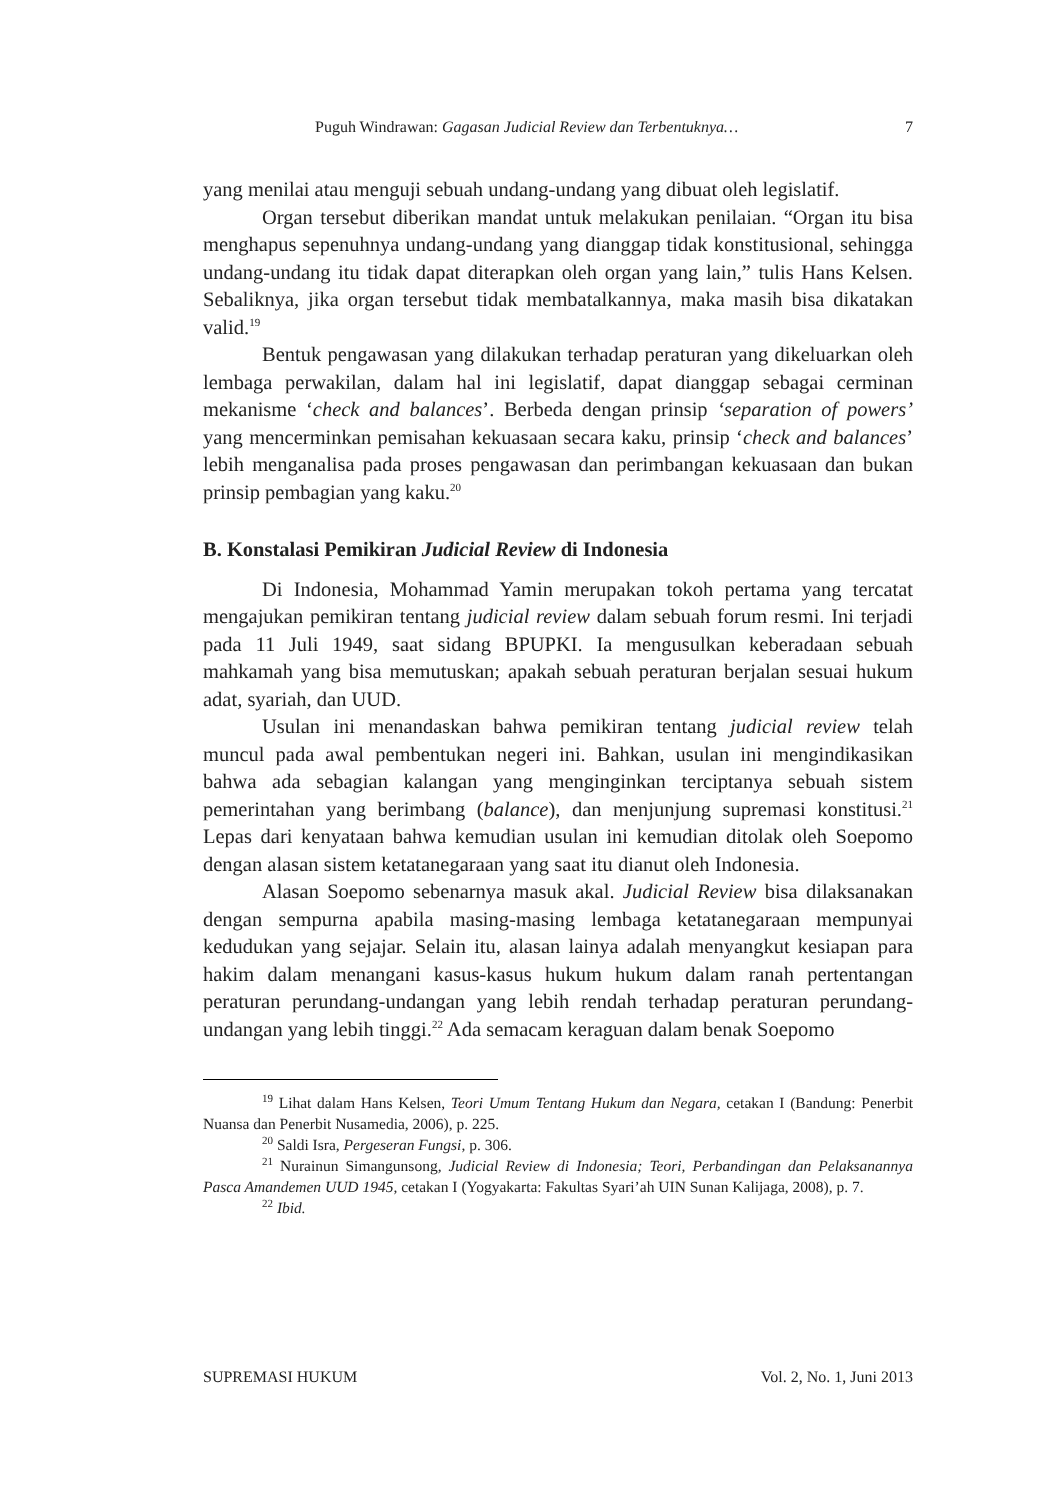Puguh Windrawan: Gagasan Judicial Review dan Terbentuknya… 7
yang menilai atau menguji sebuah undang-undang yang dibuat oleh legislatif.
Organ tersebut diberikan mandat untuk melakukan penilaian. “Organ itu bisa menghapus sepenuhnya undang-undang yang dianggap tidak konstitusional, sehingga undang-undang itu tidak dapat diterapkan oleh organ yang lain,” tulis Hans Kelsen. Sebaliknya, jika organ tersebut tidak membatalkannya, maka masih bisa dikatakan valid.<sup>19</sup>
Bentuk pengawasan yang dilakukan terhadap peraturan yang dikeluarkan oleh lembaga perwakilan, dalam hal ini legislatif, dapat dianggap sebagai cerminan mekanisme ‘check and balances’. Berbeda dengan prinsip ‘separation of powers’ yang mencerminkan pemisahan kekuasaan secara kaku, prinsip ‘check and balances’ lebih menganalisa pada proses pengawasan dan perimbangan kekuasaan dan bukan prinsip pembagian yang kaku.<sup>20</sup>
B. Konstalasi Pemikiran Judicial Review di Indonesia
Di Indonesia, Mohammad Yamin merupakan tokoh pertama yang tercatat mengajukan pemikiran tentang judicial review dalam sebuah forum resmi. Ini terjadi pada 11 Juli 1949, saat sidang BPUPKI. Ia mengusulkan keberadaan sebuah mahkamah yang bisa memutuskan; apakah sebuah peraturan berjalan sesuai hukum adat, syariah, dan UUD.
Usulan ini menandaskan bahwa pemikiran tentang judicial review telah muncul pada awal pembentukan negeri ini. Bahkan, usulan ini mengindikasikan bahwa ada sebagian kalangan yang menginginkan terciptanya sebuah sistem pemerintahan yang berimbang (balance), dan menjunjung supremasi konstitusi.<sup>21</sup> Lepas dari kenyataan bahwa kemudian usulan ini kemudian ditolak oleh Soepomo dengan alasan sistem ketatanegaraan yang saat itu dianut oleh Indonesia.
Alasan Soepomo sebenarnya masuk akal. Judicial Review bisa dilaksanakan dengan sempurna apabila masing-masing lembaga ketatanegaraan mempunyai kedudukan yang sejajar. Selain itu, alasan lainya adalah menyangkut kesiapan para hakim dalam menangani kasus-kasus hukum hukum dalam ranah pertentangan peraturan perundang-undangan yang lebih rendah terhadap peraturan perundang-undangan yang lebih tinggi.<sup>22</sup> Ada semacam keraguan dalam benak Soepomo
<sup>19</sup> Lihat dalam Hans Kelsen, Teori Umum Tentang Hukum dan Negara, cetakan I (Bandung: Penerbit Nuansa dan Penerbit Nusamedia, 2006), p. 225.
<sup>20</sup> Saldi Isra, Pergeseran Fungsi, p. 306.
<sup>21</sup> Nurainun Simangunsong, Judicial Review di Indonesia; Teori, Perbandingan dan Pelaksanannya Pasca Amandemen UUD 1945, cetakan I (Yogyakarta: Fakultas Syari’ah UIN Sunan Kalijaga, 2008), p. 7.
<sup>22</sup> Ibid.
SUPREMASI HUKUM Vol. 2, No. 1, Juni 2013